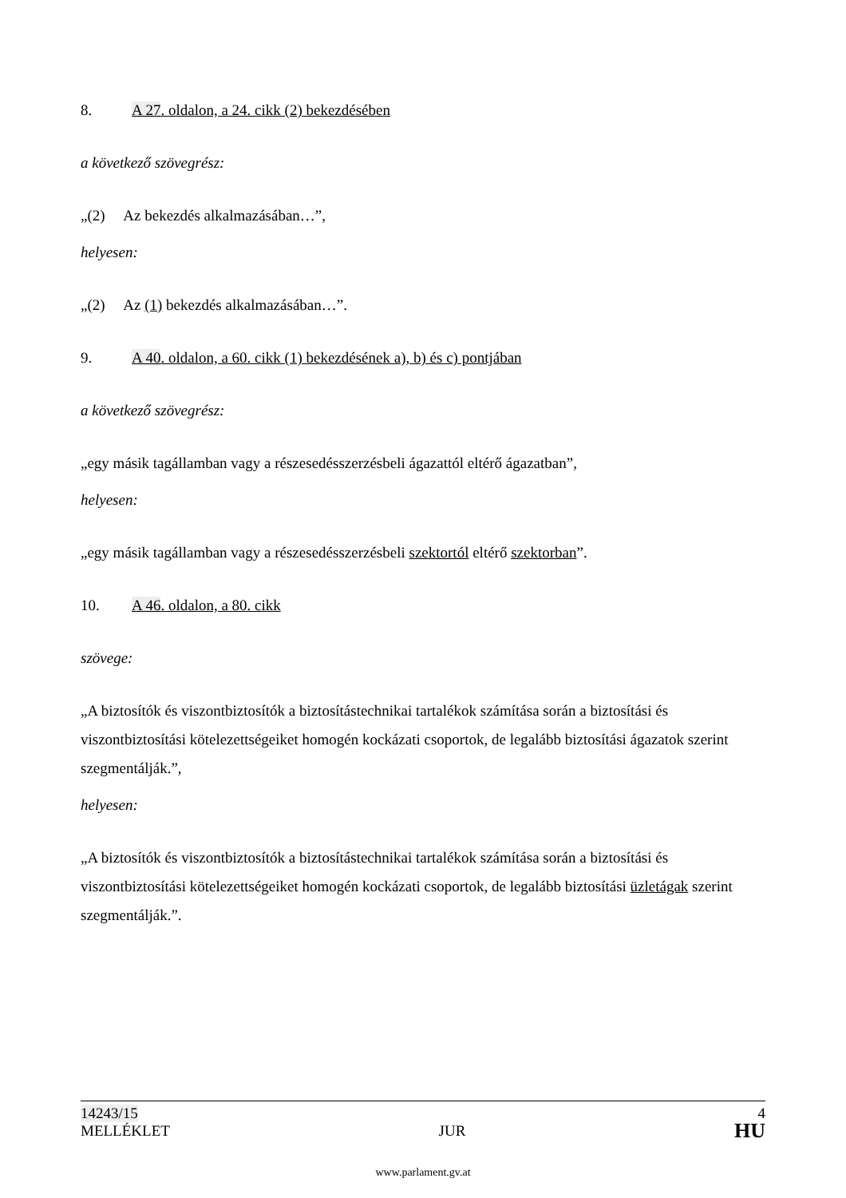8. A 27. oldalon, a 24. cikk (2) bekezdésében
a következő szövegrész:
„(2) Az bekezdés alkalmazásában…”,
helyesen:
„(2) Az (1) bekezdés alkalmazásában…”.
9. A 40. oldalon, a 60. cikk (1) bekezdésének a), b) és c) pontjában
a következő szövegrész:
„egy másik tagállamban vagy a részesedésszerzésbeli ágazattól eltérő ágazatban”,
helyesen:
„egy másik tagállamban vagy a részesedésszerzésbeli szektortól eltérő szektorban”.
10. A 46. oldalon, a 80. cikk
szövege:
„A biztosítók és viszontbiztosítók a biztosítástechnikai tartalékok számítása során a biztosítási és viszontbiztosítási kötelezettségeiket homogén kockázati csoportok, de legalább biztosítási ágazatok szerint szegmentálják.”,
helyesen:
„A biztosítók és viszontbiztosítók a biztosítástechnikai tartalékok számítása során a biztosítási és viszontbiztosítási kötelezettségeiket homogén kockázati csoportok, de legalább biztosítási üzletágak szerint szegmentálják.”.
14243/15 4
MELLÉKLET JUR HU
www.parlament.gv.at